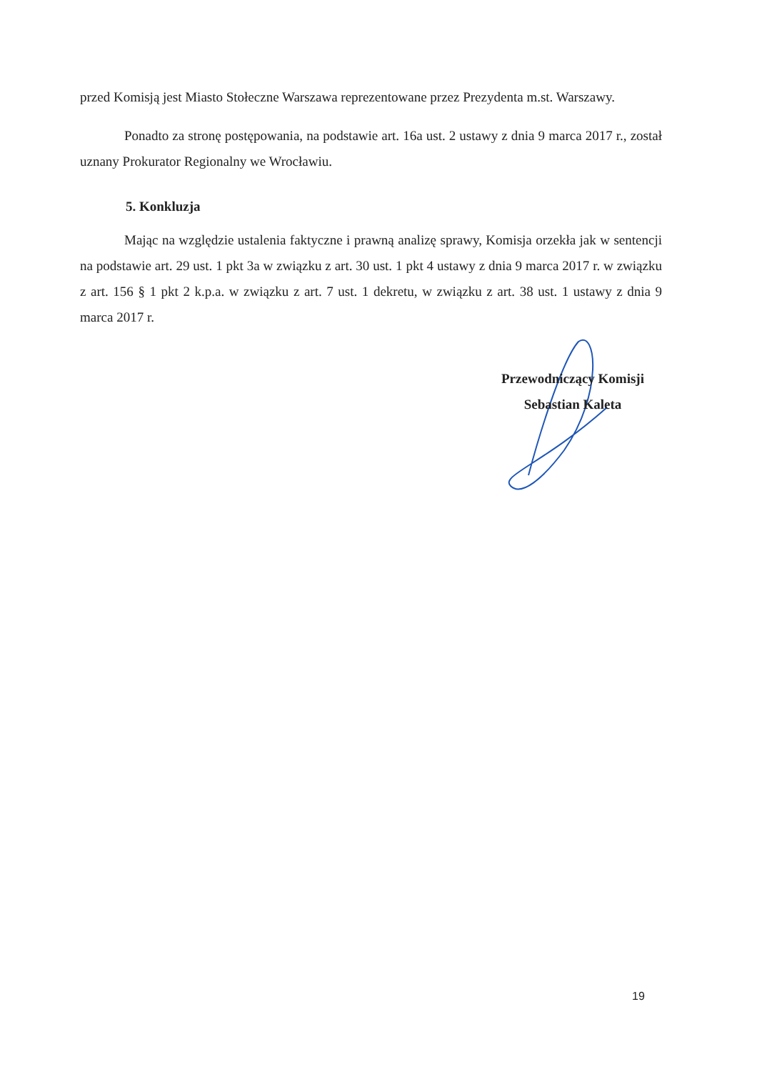przed Komisją jest Miasto Stołeczne Warszawa reprezentowane przez Prezydenta m.st. Warszawy.
Ponadto za stronę postępowania, na podstawie art. 16a ust. 2 ustawy z dnia 9 marca 2017 r., został uznany Prokurator Regionalny we Wrocławiu.
5. Konkluzja
Mając na względzie ustalenia faktyczne i prawną analizę sprawy, Komisja orzekła jak w sentencji na podstawie art. 29 ust. 1 pkt 3a w związku z art. 30 ust. 1 pkt 4 ustawy z dnia 9 marca 2017 r. w związku z art. 156 § 1 pkt 2 k.p.a. w związku z art. 7 ust. 1 dekretu, w związku z art. 38 ust. 1 ustawy z dnia 9 marca 2017 r.
Przewodniczący Komisji
Sebastian Kaleta
19